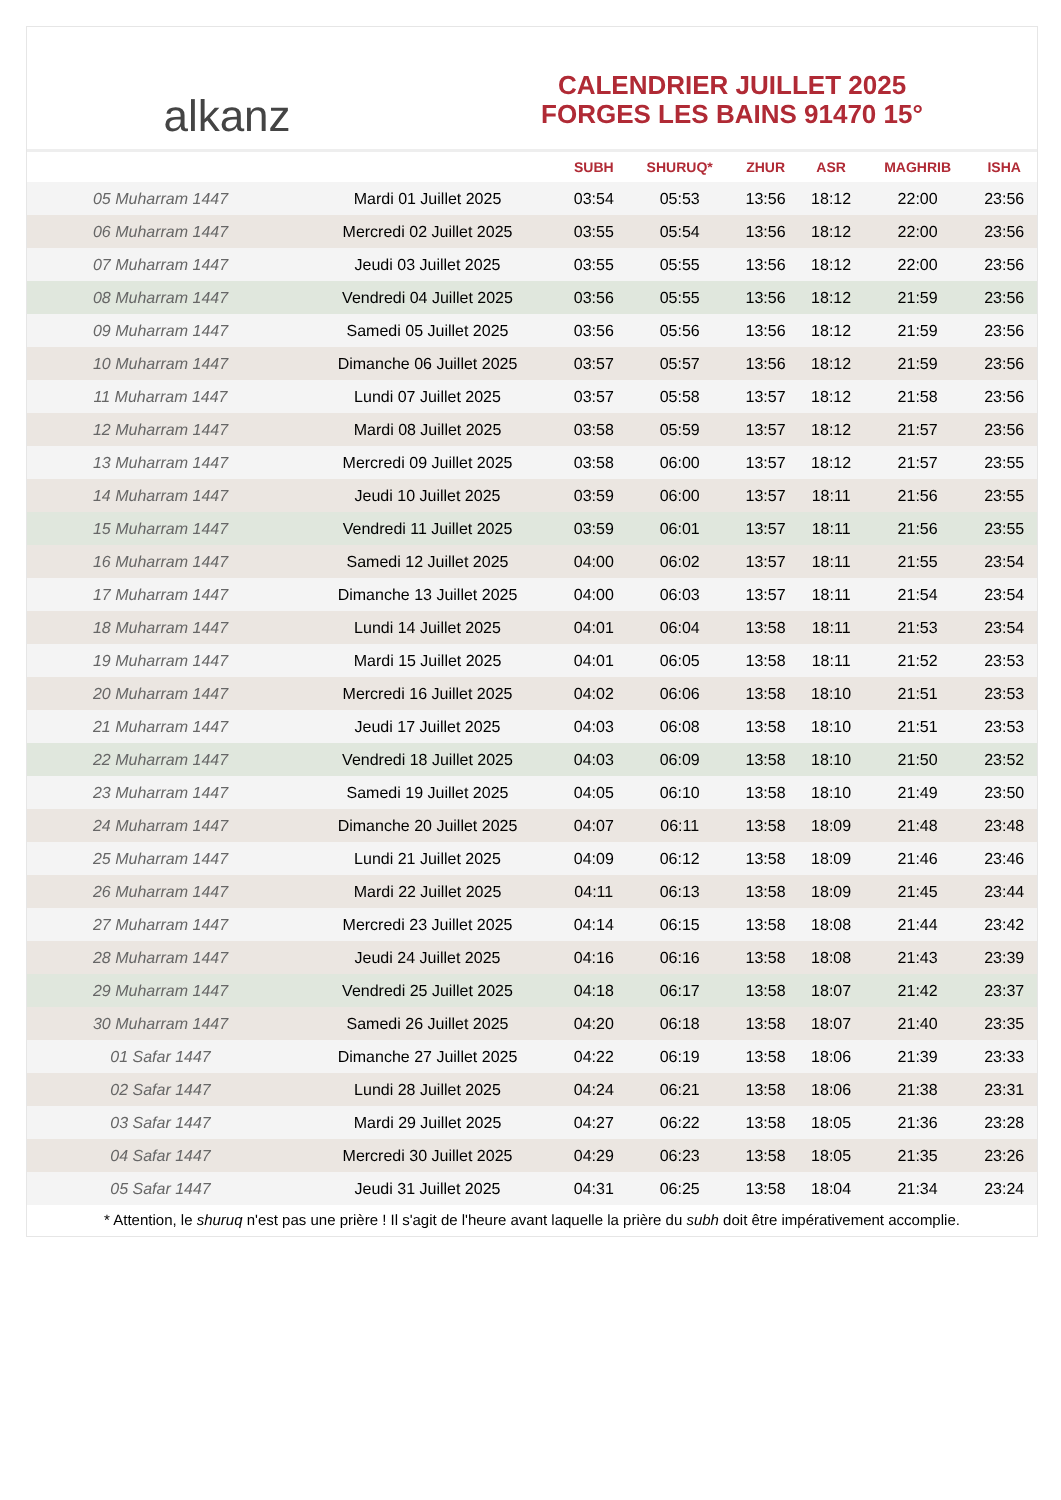alkanz
CALENDRIER JUILLET 2025
FORGES LES BAINS 91470 15°
| | | SUBH | SHURUQ* | ZHUR | ASR | MAGHRIB | ISHA |
| --- | --- | --- | --- | --- | --- | --- | --- |
| 05 Muharram 1447 | Mardi 01 Juillet 2025 | 03:54 | 05:53 | 13:56 | 18:12 | 22:00 | 23:56 |
| 06 Muharram 1447 | Mercredi 02 Juillet 2025 | 03:55 | 05:54 | 13:56 | 18:12 | 22:00 | 23:56 |
| 07 Muharram 1447 | Jeudi 03 Juillet 2025 | 03:55 | 05:55 | 13:56 | 18:12 | 22:00 | 23:56 |
| 08 Muharram 1447 | Vendredi 04 Juillet 2025 | 03:56 | 05:55 | 13:56 | 18:12 | 21:59 | 23:56 |
| 09 Muharram 1447 | Samedi 05 Juillet 2025 | 03:56 | 05:56 | 13:56 | 18:12 | 21:59 | 23:56 |
| 10 Muharram 1447 | Dimanche 06 Juillet 2025 | 03:57 | 05:57 | 13:56 | 18:12 | 21:59 | 23:56 |
| 11 Muharram 1447 | Lundi 07 Juillet 2025 | 03:57 | 05:58 | 13:57 | 18:12 | 21:58 | 23:56 |
| 12 Muharram 1447 | Mardi 08 Juillet 2025 | 03:58 | 05:59 | 13:57 | 18:12 | 21:57 | 23:56 |
| 13 Muharram 1447 | Mercredi 09 Juillet 2025 | 03:58 | 06:00 | 13:57 | 18:12 | 21:57 | 23:55 |
| 14 Muharram 1447 | Jeudi 10 Juillet 2025 | 03:59 | 06:00 | 13:57 | 18:11 | 21:56 | 23:55 |
| 15 Muharram 1447 | Vendredi 11 Juillet 2025 | 03:59 | 06:01 | 13:57 | 18:11 | 21:56 | 23:55 |
| 16 Muharram 1447 | Samedi 12 Juillet 2025 | 04:00 | 06:02 | 13:57 | 18:11 | 21:55 | 23:54 |
| 17 Muharram 1447 | Dimanche 13 Juillet 2025 | 04:00 | 06:03 | 13:57 | 18:11 | 21:54 | 23:54 |
| 18 Muharram 1447 | Lundi 14 Juillet 2025 | 04:01 | 06:04 | 13:58 | 18:11 | 21:53 | 23:54 |
| 19 Muharram 1447 | Mardi 15 Juillet 2025 | 04:01 | 06:05 | 13:58 | 18:11 | 21:52 | 23:53 |
| 20 Muharram 1447 | Mercredi 16 Juillet 2025 | 04:02 | 06:06 | 13:58 | 18:10 | 21:51 | 23:53 |
| 21 Muharram 1447 | Jeudi 17 Juillet 2025 | 04:03 | 06:08 | 13:58 | 18:10 | 21:51 | 23:53 |
| 22 Muharram 1447 | Vendredi 18 Juillet 2025 | 04:03 | 06:09 | 13:58 | 18:10 | 21:50 | 23:52 |
| 23 Muharram 1447 | Samedi 19 Juillet 2025 | 04:05 | 06:10 | 13:58 | 18:10 | 21:49 | 23:50 |
| 24 Muharram 1447 | Dimanche 20 Juillet 2025 | 04:07 | 06:11 | 13:58 | 18:09 | 21:48 | 23:48 |
| 25 Muharram 1447 | Lundi 21 Juillet 2025 | 04:09 | 06:12 | 13:58 | 18:09 | 21:46 | 23:46 |
| 26 Muharram 1447 | Mardi 22 Juillet 2025 | 04:11 | 06:13 | 13:58 | 18:09 | 21:45 | 23:44 |
| 27 Muharram 1447 | Mercredi 23 Juillet 2025 | 04:14 | 06:15 | 13:58 | 18:08 | 21:44 | 23:42 |
| 28 Muharram 1447 | Jeudi 24 Juillet 2025 | 04:16 | 06:16 | 13:58 | 18:08 | 21:43 | 23:39 |
| 29 Muharram 1447 | Vendredi 25 Juillet 2025 | 04:18 | 06:17 | 13:58 | 18:07 | 21:42 | 23:37 |
| 30 Muharram 1447 | Samedi 26 Juillet 2025 | 04:20 | 06:18 | 13:58 | 18:07 | 21:40 | 23:35 |
| 01 Safar 1447 | Dimanche 27 Juillet 2025 | 04:22 | 06:19 | 13:58 | 18:06 | 21:39 | 23:33 |
| 02 Safar 1447 | Lundi 28 Juillet 2025 | 04:24 | 06:21 | 13:58 | 18:06 | 21:38 | 23:31 |
| 03 Safar 1447 | Mardi 29 Juillet 2025 | 04:27 | 06:22 | 13:58 | 18:05 | 21:36 | 23:28 |
| 04 Safar 1447 | Mercredi 30 Juillet 2025 | 04:29 | 06:23 | 13:58 | 18:05 | 21:35 | 23:26 |
| 05 Safar 1447 | Jeudi 31 Juillet 2025 | 04:31 | 06:25 | 13:58 | 18:04 | 21:34 | 23:24 |
* Attention, le shuruq n'est pas une prière ! Il s'agit de l'heure avant laquelle la prière du subh doit être impérativement accomplie.